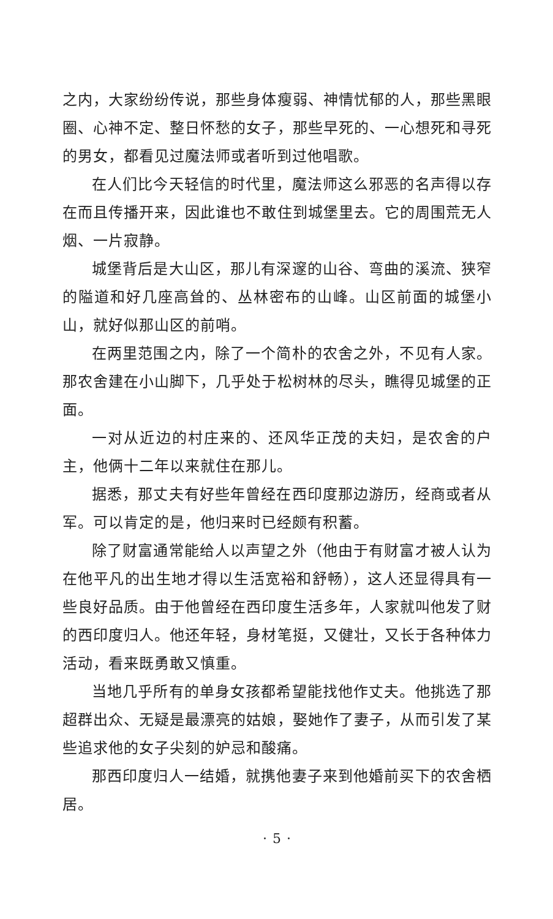之内，大家纷纷传说，那些身体瘦弱、神情忧郁的人，那些黑眼圈、心神不定、整日怀愁的女子，那些早死的、一心想死和寻死的男女，都看见过魔法师或者听到过他唱歌。
在人们比今天轻信的时代里，魔法师这么邪恶的名声得以存在而且传播开来，因此谁也不敢住到城堡里去。它的周围荒无人烟、一片寂静。
城堡背后是大山区，那儿有深邃的山谷、弯曲的溪流、狭窄的隘道和好几座高耸的、丛林密布的山峰。山区前面的城堡小山，就好似那山区的前哨。
在两里范围之内，除了一个简朴的农舍之外，不见有人家。那农舍建在小山脚下，几乎处于松树林的尽头，瞧得见城堡的正面。
一对从近边的村庄来的、还风华正茂的夫妇，是农舍的户主，他俩十二年以来就住在那儿。
据悉，那丈夫有好些年曾经在西印度那边游历，经商或者从军。可以肯定的是，他归来时已经颇有积蓄。
除了财富通常能给人以声望之外（他由于有财富才被人认为在他平凡的出生地才得以生活宽裕和舒畅），这人还显得具有一些良好品质。由于他曾经在西印度生活多年，人家就叫他发了财的西印度归人。他还年轻，身材笔挺，又健壮，又长于各种体力活动，看来既勇敢又慎重。
当地几乎所有的单身女孩都希望能找他作丈夫。他挑选了那超群出众、无疑是最漂亮的姑娘，娶她作了妻子，从而引发了某些追求他的女子尖刻的妒忌和酸痛。
那西印度归人一结婚，就携他妻子来到他婚前买下的农舍栖居。
· 5 ·